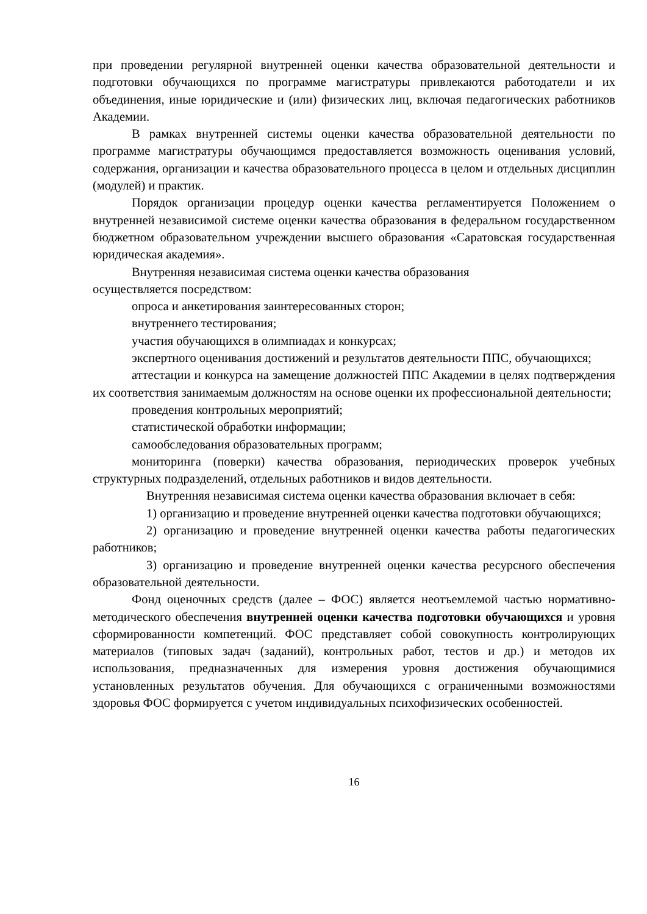при проведении регулярной внутренней оценки качества образовательной деятельности и подготовки обучающихся по программе магистратуры привлекаются работодатели и их объединения, иные юридические и (или) физических лиц, включая педагогических работников Академии.
В рамках внутренней системы оценки качества образовательной деятельности по программе магистратуры обучающимся предоставляется возможность оценивания условий, содержания, организации и качества образовательного процесса в целом и отдельных дисциплин (модулей) и практик.
Порядок организации процедур оценки качества регламентируется Положением о внутренней независимой системе оценки качества образования в федеральном государственном бюджетном образовательном учреждении высшего образования «Саратовская государственная юридическая академия».
Внутренняя независимая система оценки качества образования
осуществляется посредством:
опроса и анкетирования заинтересованных сторон;
внутреннего тестирования;
участия обучающихся в олимпиадах и конкурсах;
экспертного оценивания достижений и результатов деятельности ППС, обучающихся;
аттестации и конкурса на замещение должностей ППС Академии в целях подтверждения их соответствия занимаемым должностям на основе оценки их профессиональной деятельности;
проведения контрольных мероприятий;
статистической обработки информации;
самообследования образовательных программ;
мониторинга (поверки) качества образования, периодических проверок учебных структурных подразделений, отдельных работников и видов деятельности.
Внутренняя независимая система оценки качества образования включает в себя:
1) организацию и проведение внутренней оценки качества подготовки обучающихся;
2) организацию и проведение внутренней оценки качества работы педагогических работников;
3) организацию и проведение внутренней оценки качества ресурсного обеспечения образовательной деятельности.
Фонд оценочных средств (далее – ФОС) является неотъемлемой частью нормативно-методического обеспечения внутренней оценки качества подготовки обучающихся и уровня сформированности компетенций. ФОС представляет собой совокупность контролирующих материалов (типовых задач (заданий), контрольных работ, тестов и др.) и методов их использования, предназначенных для измерения уровня достижения обучающимися установленных результатов обучения. Для обучающихся с ограниченными возможностями здоровья ФОС формируется с учетом индивидуальных психофизических особенностей.
16